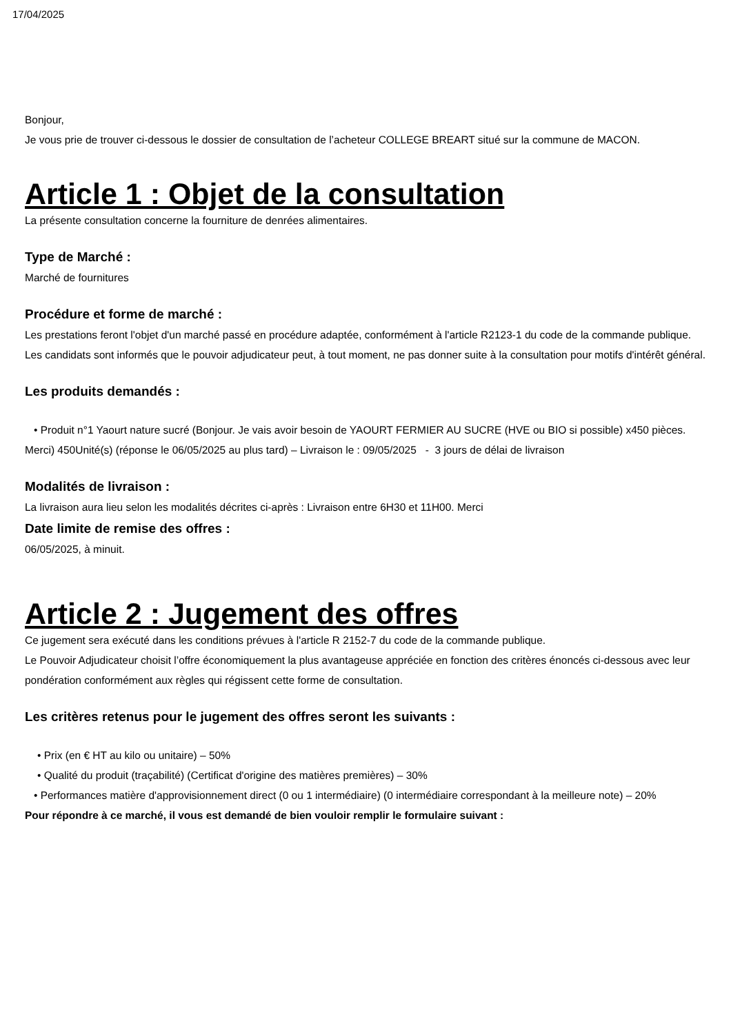17/04/2025
Bonjour,
Je vous prie de trouver ci-dessous le dossier de consultation de l’acheteur COLLEGE BREART situé sur la commune de MACON.
Article 1 : Objet de la consultation
La présente consultation concerne la fourniture de denrées alimentaires.
Type de Marché :
Marché de fournitures
Procédure et forme de marché :
Les prestations feront l'objet d'un marché passé en procédure adaptée, conformément à l'article R2123-1 du code de la commande publique.
Les candidats sont informés que le pouvoir adjudicateur peut, à tout moment, ne pas donner suite à la consultation pour motifs d'intérêt général.
Les produits demandés :
• Produit n°1 Yaourt nature sucré (Bonjour. Je vais avoir besoin de YAOURT FERMIER AU SUCRE (HVE ou BIO si possible) x450 pièces. Merci) 450Unité(s) (réponse le 06/05/2025 au plus tard) – Livraison le : 09/05/2025 - 3 jours de délai de livraison
Modalités de livraison :
La livraison aura lieu selon les modalités décrites ci-après : Livraison entre 6H30 et 11H00. Merci
Date limite de remise des offres :
06/05/2025, à minuit.
Article 2 : Jugement des offres
Ce jugement sera exécuté dans les conditions prévues à l'article R 2152-7 du code de la commande publique.
Le Pouvoir Adjudicateur choisit l’offre économiquement la plus avantageuse appréciée en fonction des critères énoncés ci-dessous avec leur pondération conformément aux règles qui régissent cette forme de consultation.
Les critères retenus pour le jugement des offres seront les suivants :
• Prix (en € HT au kilo ou unitaire) – 50%
• Qualité du produit (traçabilité) (Certificat d'origine des matières premières) – 30%
• Performances matière d'approvisionnement direct (0 ou 1 intermédiaire) (0 intermédiaire correspondant à la meilleure note) – 20%
Pour répondre à ce marché, il vous est demandé de bien vouloir remplir le formulaire suivant :